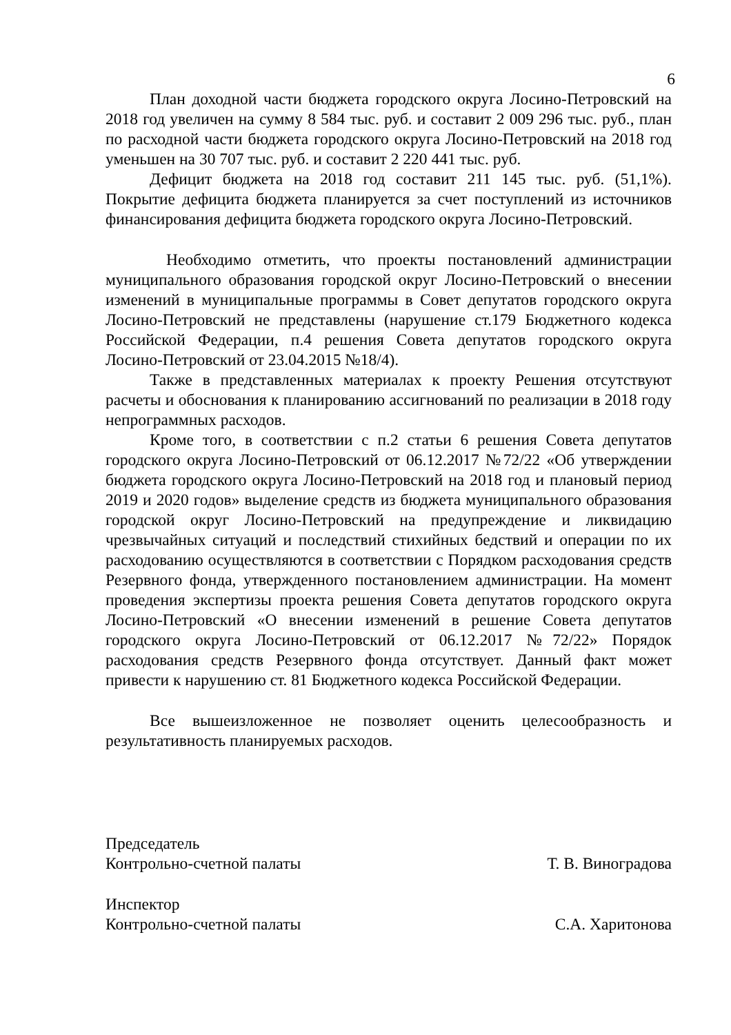6
План доходной части бюджета городского округа Лосино-Петровский на 2018 год увеличен на сумму 8 584 тыс. руб. и составит 2 009 296 тыс. руб., план по расходной части бюджета городского округа Лосино-Петровский на 2018 год уменьшен на 30 707 тыс. руб. и составит 2 220 441 тыс. руб.
Дефицит бюджета на 2018 год составит 211 145 тыс. руб. (51,1%). Покрытие дефицита бюджета планируется за счет поступлений из источников финансирования дефицита бюджета городского округа Лосино-Петровский.
Необходимо отметить, что проекты постановлений администрации муниципального образования городской округ Лосино-Петровский о внесении изменений в муниципальные программы в Совет депутатов городского округа Лосино-Петровский не представлены (нарушение ст.179 Бюджетного кодекса Российской Федерации, п.4 решения Совета депутатов городского округа Лосино-Петровский от 23.04.2015 №18/4).
Также в представленных материалах к проекту Решения отсутствуют расчеты и обоснования к планированию ассигнований по реализации в 2018 году непрограммных расходов.
Кроме того, в соответствии с п.2 статьи 6 решения Совета депутатов городского округа Лосино-Петровский от 06.12.2017 №72/22 «Об утверждении бюджета городского округа Лосино-Петровский на 2018 год и плановый период 2019 и 2020 годов» выделение средств из бюджета муниципального образования городской округ Лосино-Петровский на предупреждение и ликвидацию чрезвычайных ситуаций и последствий стихийных бедствий и операции по их расходованию осуществляются в соответствии с Порядком расходования средств Резервного фонда, утвержденного постановлением администрации. На момент проведения экспертизы проекта решения Совета депутатов городского округа Лосино-Петровский «О внесении изменений в решение Совета депутатов городского округа Лосино-Петровский от 06.12.2017 №72/22» Порядок расходования средств Резервного фонда отсутствует. Данный факт может привести к нарушению ст. 81 Бюджетного кодекса Российской Федерации.
Все вышеизложенное не позволяет оценить целесообразность и результативность планируемых расходов.
Председатель
Контрольно-счетной палаты Т. В. Виноградова
Инспектор
Контрольно-счетной палаты С.А. Харитонова